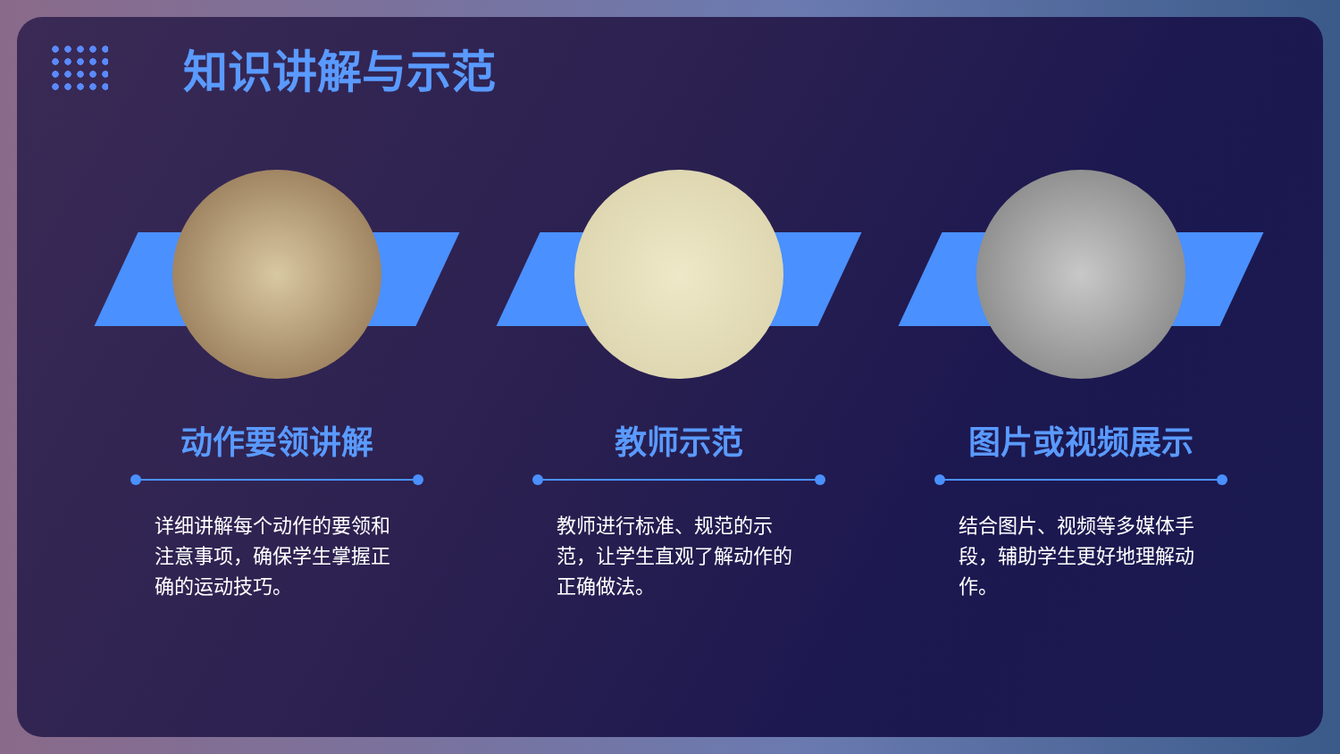知识讲解与示范
动作要领讲解
详细讲解每个动作的要领和注意事项，确保学生掌握正确的运动技巧。
教师示范
教师进行标准、规范的示范，让学生直观了解动作的正确做法。
图片或视频展示
结合图片、视频等多媒体手段，辅助学生更好地理解动作。